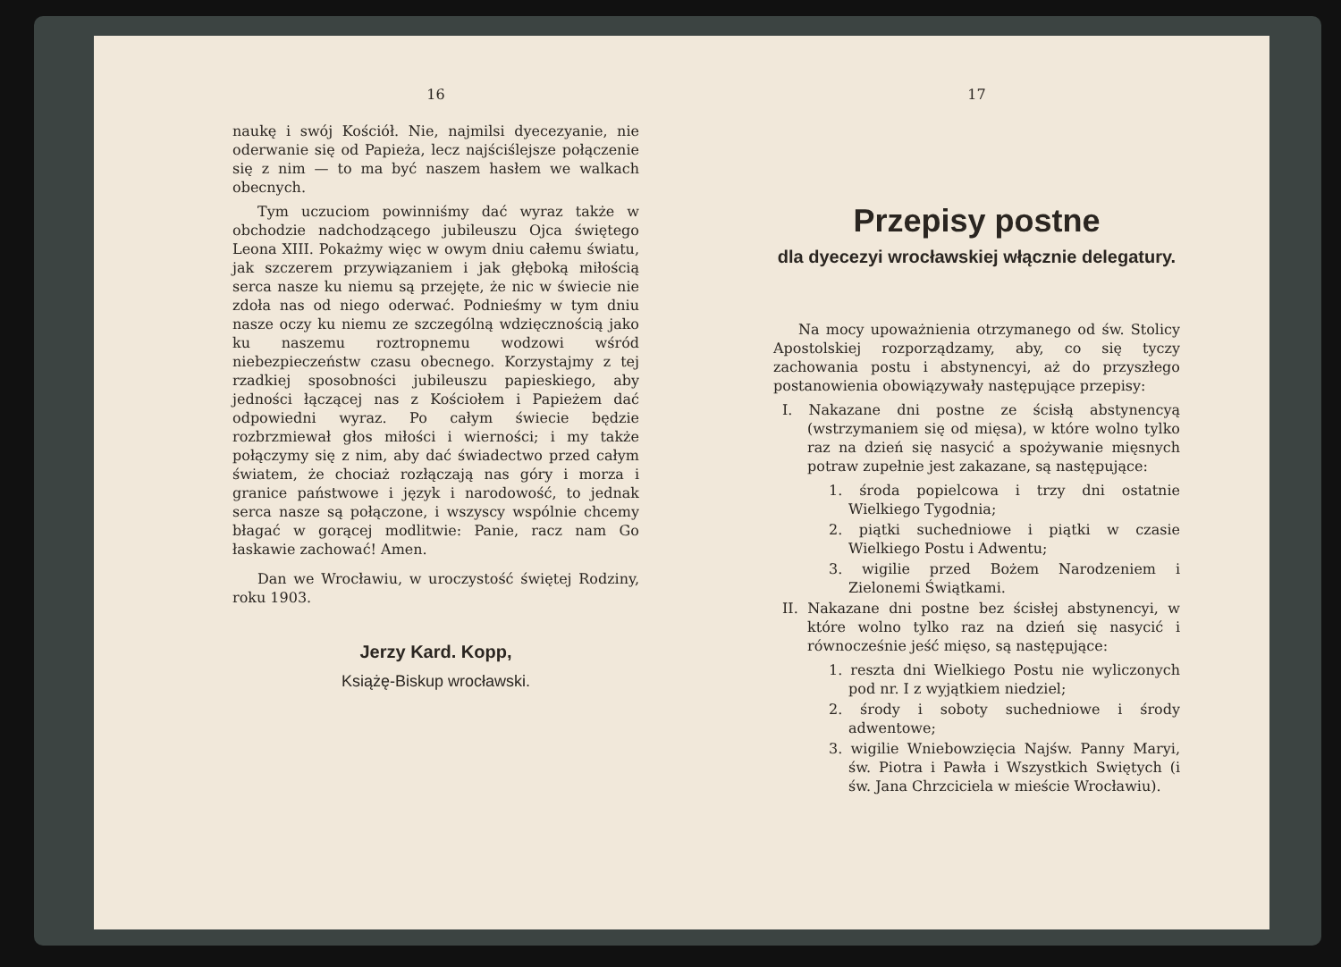16
naukę i swój Kościół. Nie, najmilsi dyecezyanie, nie oderwanie się od Papieża, lecz najściślejsze połączenie się z nim — to ma być naszem hasłem we walkach obecnych.
Tym uczuciom powinniśmy dać wyraz także w obchodzie nadchodzącego jubileuszu Ojca świętego Leona XIII. Pokażmy więc w owym dniu całemu światu, jak szczerem przywiązaniem i jak głęboką miłością serca nasze ku niemu są przejęte, że nic w świecie nie zdoła nas od niego oderwać. Podnieśmy w tym dniu nasze oczy ku niemu ze szczególną wdzięcznością jako ku naszemu roztropnemu wodzowi wśród niebezpieczeństw czasu obecnego. Korzystajmy z tej rzadkiej sposobności jubileuszu papieskiego, aby jedności łączącej nas z Kościołem i Papieżem dać odpowiedni wyraz. Po całym świecie będzie rozbrzmiewał głos miłości i wierności; i my także połączymy się z nim, aby dać świadectwo przed całym światem, że chociaż rozłączają nas góry i morza i granice państwowe i język i narodowość, to jednak serca nasze są połączone, i wszyscy wspólnie chcemy błagać w gorącej modlitwie: Panie, racz nam Go łaskawie zachować! Amen.
Dan we Wrocławiu, w uroczystość świętej Rodziny, roku 1903.
Jerzy Kard. Kopp,
Książę-Biskup wrocławski.
17
Przepisy postne
dla dyecezyi wrocławskiej włącznie delegatury.
Na mocy upoważnienia otrzymanego od św. Stolicy Apostolskiej rozporządzamy, aby, co się tyczy zachowania postu i abstynencyi, aż do przyszłego postanowienia obowiązywały następujące przepisy:
I. Nakazane dni postne ze ścisłą abstynencyą (wstrzymaniem się od mięsa), w które wolno tylko raz na dzień się nasycić a spożywanie mięsnych potraw zupełnie jest zakazane, są następujące:
1. środa popielcowa i trzy dni ostatnie Wielkiego Tygodnia;
2. piątki suchedniowe i piątki w czasie Wielkiego Postu i Adwentu;
3. wigilie przed Bożem Narodzeniem i Zielonemi Świątkami.
II. Nakazane dni postne bez ścisłej abstynencyi, w które wolno tylko raz na dzień się nasycić i równocześnie jeść mięso, są następujące:
1. reszta dni Wielkiego Postu nie wyliczonych pod nr. I z wyjątkiem niedziel;
2. środy i soboty suchedniowe i środy adwentowe;
3. wigilie Wniebowzięcia Najśw. Panny Maryi, św. Piotra i Pawła i Wszystkich Swiętych (i św. Jana Chrzciciela w mieście Wrocławiu).